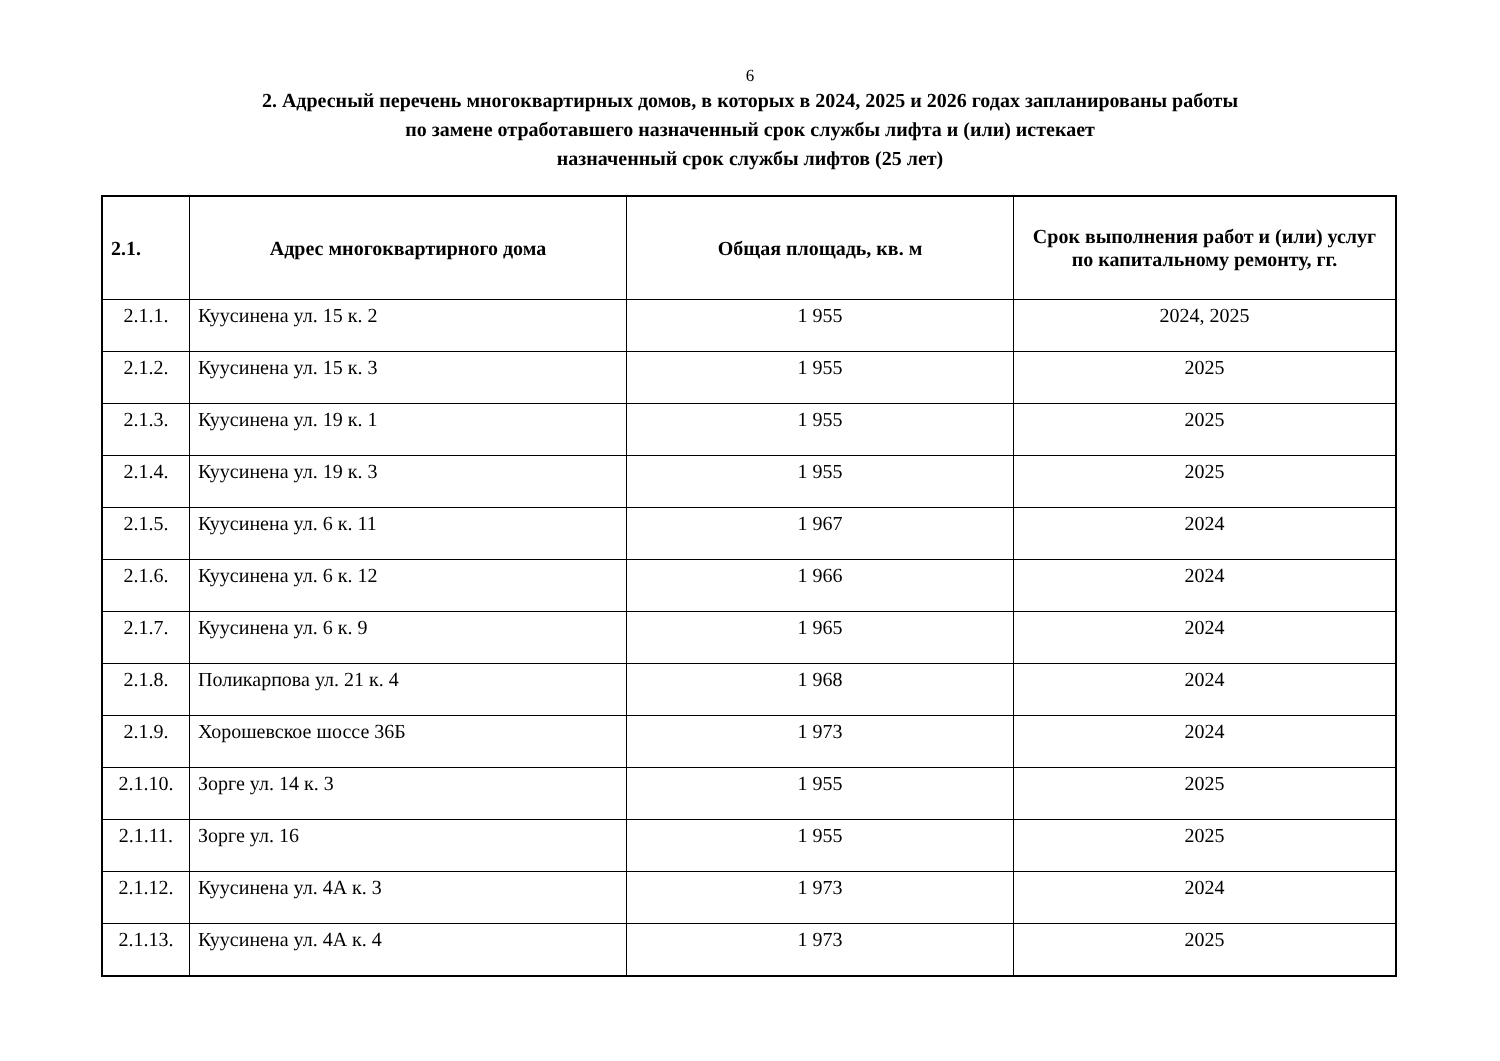6
2. Адресный перечень многоквартирных домов, в которых в 2024, 2025 и 2026 годах запланированы работы
по замене отработавшего назначенный срок службы лифта и (или) истекает
назначенный срок службы лифтов (25 лет)
| 2.1. | Адрес многоквартирного дома | Общая площадь, кв. м | Срок выполнения работ и (или) услуг по капитальному ремонту, гг. |
| --- | --- | --- | --- |
| 2.1.1. | Куусинена ул. 15 к. 2 | 1 955 | 2024, 2025 |
| 2.1.2. | Куусинена ул. 15 к. 3 | 1 955 | 2025 |
| 2.1.3. | Куусинена ул. 19 к. 1 | 1 955 | 2025 |
| 2.1.4. | Куусинена ул. 19 к. 3 | 1 955 | 2025 |
| 2.1.5. | Куусинена ул. 6 к. 11 | 1 967 | 2024 |
| 2.1.6. | Куусинена ул. 6 к. 12 | 1 966 | 2024 |
| 2.1.7. | Куусинена ул. 6 к. 9 | 1 965 | 2024 |
| 2.1.8. | Поликарпова ул. 21 к. 4 | 1 968 | 2024 |
| 2.1.9. | Хорошевское шоссе 36Б | 1 973 | 2024 |
| 2.1.10. | Зорге ул. 14 к. 3 | 1 955 | 2025 |
| 2.1.11. | Зорге ул. 16 | 1 955 | 2025 |
| 2.1.12. | Куусинена ул. 4А к. 3 | 1 973 | 2024 |
| 2.1.13. | Куусинена ул. 4А к. 4 | 1 973 | 2025 |